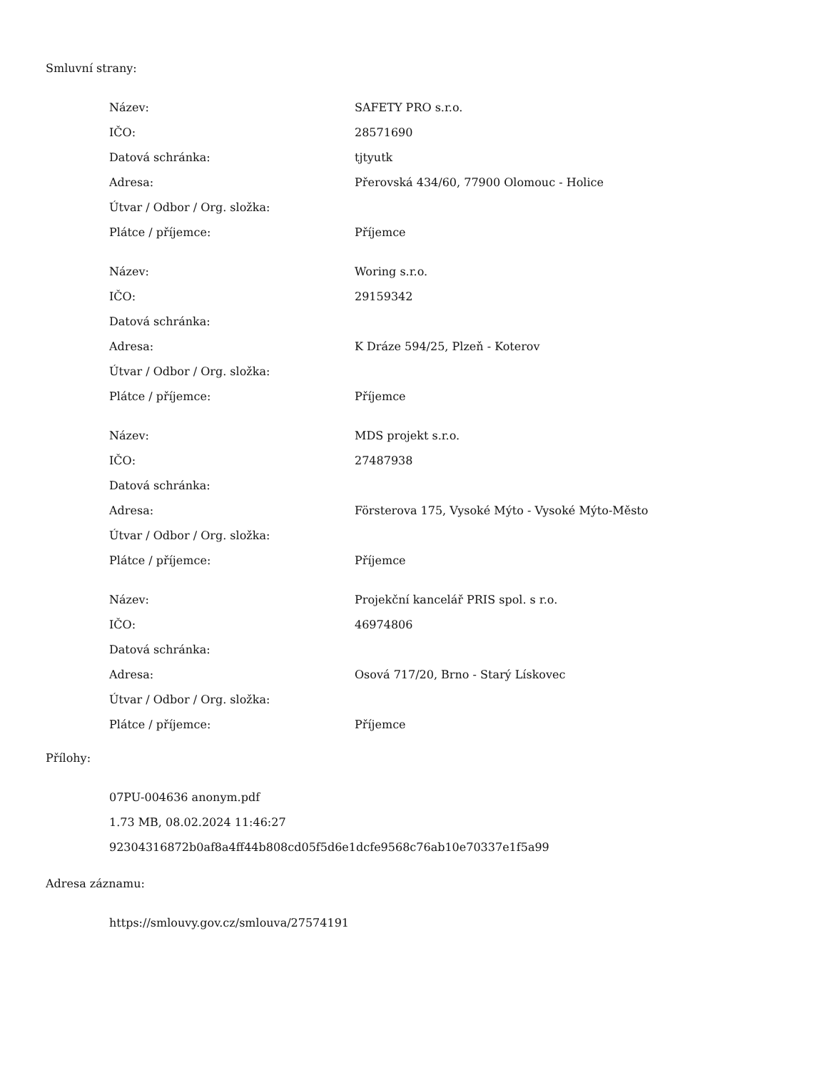Smluvní strany:
| Název: | SAFETY PRO s.r.o. |
| IČO: | 28571690 |
| Datová schránka: | tjtyutk |
| Adresa: | Přerovská 434/60, 77900 Olomouc - Holice |
| Útvar / Odbor / Org. složka: | |
| Plátce / příjemce: | Příjemce |
| Název: | Woring s.r.o. |
| IČO: | 29159342 |
| Datová schránka: | |
| Adresa: | K Dráze 594/25, Plzeň - Koterov |
| Útvar / Odbor / Org. složka: | |
| Plátce / příjemce: | Příjemce |
| Název: | MDS projekt s.r.o. |
| IČO: | 27487938 |
| Datová schránka: | |
| Adresa: | Försterova 175, Vysoké Mýto - Vysoké Mýto-Město |
| Útvar / Odbor / Org. složka: | |
| Plátce / příjemce: | Příjemce |
| Název: | Projekční kancelář PRIS spol. s r.o. |
| IČO: | 46974806 |
| Datová schránka: | |
| Adresa: | Osová 717/20, Brno - Starý Lískovec |
| Útvar / Odbor / Org. složka: | |
| Plátce / příjemce: | Příjemce |
Přílohy:
07PU-004636 anonym.pdf
1.73 MB, 08.02.2024 11:46:27
92304316872b0af8a4ff44b808cd05f5d6e1dcfe9568c76ab10e70337e1f5a99
Adresa záznamu:
https://smlouvy.gov.cz/smlouva/27574191